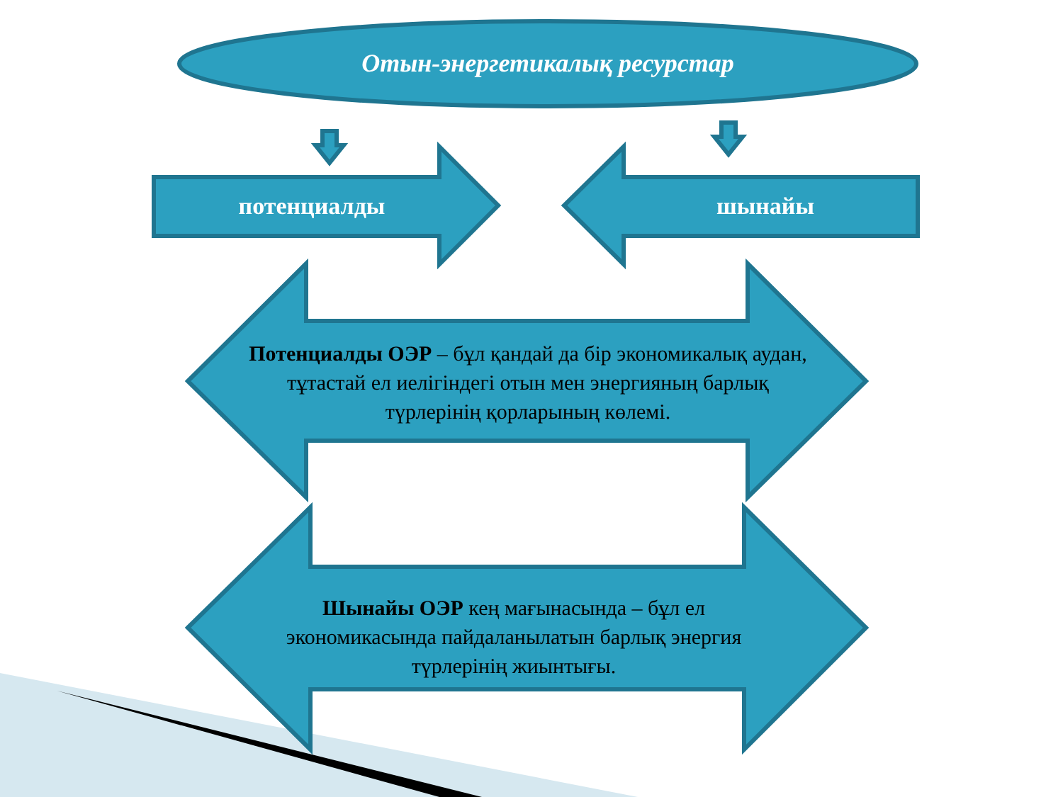Отын-энергетикалық ресурстар
потенциалды шынайы
Потенциалды ОЭР – бұл қандай да бір экономикалық аудан, тұтастай ел иелігіндегі отын мен энергияның барлық түрлерінің қорларының көлемі.
Шынайы ОЭР кең мағынасында – бұл ел экономикасында пайдаланылатын барлық энергия түрлерінің жиынтығы.